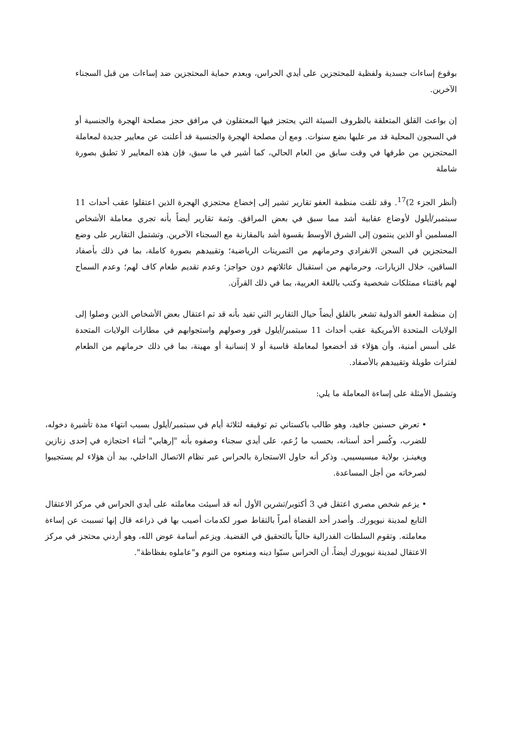بوقوع إساءات جسدية ولفظية للمحتجزين على أيدي الحراس، وبعدم حماية المحتجزين ضد إساءات من قبل السجناء الآخرين.
إن بواعث القلق المتعلقة بالظروف السيئة التي يحتجز فيها المعتقلون في مرافق حجز مصلحة الهجرة والجنسية أو في السجون المحلية قد مر عليها بضع سنوات. ومع أن مصلحة الهجرة والجنسية قد أعلنت عن معايير جديدة لمعاملة المحتجزين من طرفها في وقت سابق من العام الحالي، كما أشير في ما سبق، فإن هذه المعايير لا تطبق بصورة شاملة
(أنظر الجزء 2)<sup>17</sup>. وقد تلقت منظمة العفو تقارير تشير إلى إخضاع محتجزي الهجرة الذين اعتقلوا عقب أحداث 11 سبتمبر/أيلول لأوضاع عقابية أشد مما سبق في بعض المرافق. وثمة تقارير أيضاً بأنه تجري معاملة الأشخاص المسلمين أو الذين ينتمون إلى الشرق الأوسط بقسوة أشد بالمقارنة مع السجناء الآخرين. وتشتمل التقارير على وضع المحتجزين في السجن الانفرادي وحرمانهم من التمرينات الرياضية؛ وتقييدهم بصورة كاملة، بما في ذلك بأصفاد الساقين، خلال الزيارات، وحرمانهم من استقبال عائلاتهم دون حواجز؛ وعدم تقديم طعام كاف لهم؛ وعدم السماح لهم باقتناء ممتلكات شخصية وكتب باللغة العربية، بما في ذلك القرآن.
إن منظمة العفو الدولية تشعر بالقلق أيضاً حيال التقارير التي تفيد بأنه قد تم اعتقال بعض الأشخاص الذين وصلوا إلى الولايات المتحدة الأمريكية عقب أحداث 11 سبتمبر/أيلول فور وصولهم واستجوابهم في مطارات الولايات المتحدة على أسس أمنية، وأن هؤلاء قد أخضعوا لمعاملة قاسية أو لا إنسانية أو مهينة، بما في ذلك حرمانهم من الطعام لفترات طويلة وتقييدهم بالأصفاد.
وتشمل الأمثلة على إساءة المعاملة ما يلي:
• تعرض حسنين جافيد، وهو طالب باكستاني تم توقيفه لثلاثة أيام في سبتمبر/أيلول بسبب انتهاء مدة تأشيرة دخوله، للضرب، وكُسر أحد أسنانه، بحسب ما زُعم، على أيدي سجناء وصفوه بأنه "إرهابي" أثناء احتجازه في إحدى زنازين ويغينـز، بولاية ميسيسيبي. وذكر أنه حاول الاستجارة بالحراس عبر نظام الاتصال الداخلي، بيد أن هؤلاء لم يستجيبوا لصرخاته من أجل المساعدة.
• يزعم شخص مصري اعتقل في 3 أكتوبر/تشرين الأول أنه قد أسيئت معاملته على أيدي الحراس في مركز الاعتقال التابع لمدينة نيويورك. وأصدر أحد القضاة أمراً بالتقاط صور لكدمات أصيب بها في ذراعه قال إنها تسببت عن إساءة معاملته. وتقوم السلطات الفدرالية حالياً بالتحقيق في القضية. ويزعم أسامة عوض الله، وهو أردني محتجز في مركز الاعتقال لمدينة نيويورك أيضاً، أن الحراس سبّوا دينه ومنعوه من النوم و"عاملوه بفظاظة".